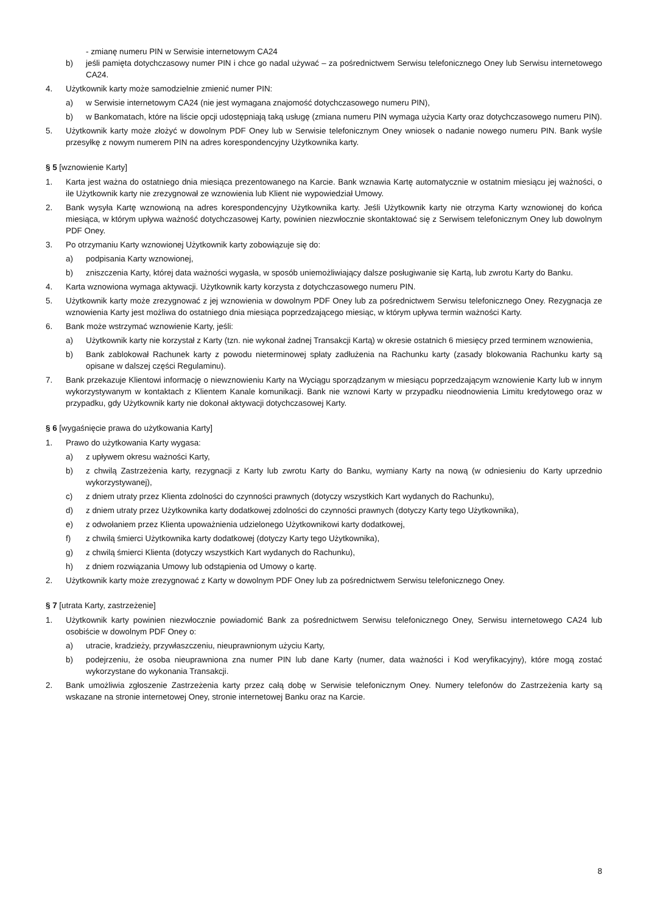- zmianę numeru PIN w Serwisie internetowym CA24
b) jeśli pamięta dotychczasowy numer PIN i chce go nadal używać – za pośrednictwem Serwisu telefonicznego Oney lub Serwisu internetowego CA24.
4. Użytkownik karty może samodzielnie zmienić numer PIN:
a) w Serwisie internetowym CA24 (nie jest wymagana znajomość dotychczasowego numeru PIN),
b) w Bankomatach, które na liście opcji udostępniają taką usługę (zmiana numeru PIN wymaga użycia Karty oraz dotychczasowego numeru PIN).
5. Użytkownik karty może złożyć w dowolnym PDF Oney lub w Serwisie telefonicznym Oney wniosek o nadanie nowego numeru PIN. Bank wyśle przesyłkę z nowym numerem PIN na adres korespondencyjny Użytkownika karty.
§ 5 [wznowienie Karty]
1. Karta jest ważna do ostatniego dnia miesiąca prezentowanego na Karcie. Bank wznawia Kartę automatycznie w ostatnim miesiącu jej ważności, o ile Użytkownik karty nie zrezygnował ze wznowienia lub Klient nie wypowiedział Umowy.
2. Bank wysyła Kartę wznowioną na adres korespondencyjny Użytkownika karty. Jeśli Użytkownik karty nie otrzyma Karty wznowionej do końca miesiąca, w którym upływa ważność dotychczasowej Karty, powinien niezwłocznie skontaktować się z Serwisem telefonicznym Oney lub dowolnym PDF Oney.
3. Po otrzymaniu Karty wznowionej Użytkownik karty zobowiązuje się do:
a) podpisania Karty wznowionej,
b) zniszczenia Karty, której data ważności wygasła, w sposób uniemożliwiający dalsze posługiwanie się Kartą, lub zwrotu Karty do Banku.
4. Karta wznowiona wymaga aktywacji. Użytkownik karty korzysta z dotychczasowego numeru PIN.
5. Użytkownik karty może zrezygnować z jej wznowienia w dowolnym PDF Oney lub za pośrednictwem Serwisu telefonicznego Oney. Rezygnacja ze wznowienia Karty jest możliwa do ostatniego dnia miesiąca poprzedzającego miesiąc, w którym upływa termin ważności Karty.
6. Bank może wstrzymać wznowienie Karty, jeśli:
a) Użytkownik karty nie korzystał z Karty (tzn. nie wykonał żadnej Transakcji Kartą) w okresie ostatnich 6 miesięcy przed terminem wznowienia,
b) Bank zablokował Rachunek karty z powodu nieterminowej spłaty zadłużenia na Rachunku karty (zasady blokowania Rachunku karty są opisane w dalszej części Regulaminu).
7. Bank przekazuje Klientowi informację o niewznowieniu Karty na Wyciągu sporządzanym w miesiącu poprzedzającym wznowienie Karty lub w innym wykorzystywanym w kontaktach z Klientem Kanale komunikacji. Bank nie wznowi Karty w przypadku nieodnowienia Limitu kredytowego oraz w przypadku, gdy Użytkownik karty nie dokonał aktywacji dotychczasowej Karty.
§ 6 [wygaśnięcie prawa do użytkowania Karty]
1. Prawo do użytkowania Karty wygasa:
a) z upływem okresu ważności Karty,
b) z chwilą Zastrzeżenia karty, rezygnacji z Karty lub zwrotu Karty do Banku, wymiany Karty na nową (w odniesieniu do Karty uprzednio wykorzystywanej),
c) z dniem utraty przez Klienta zdolności do czynności prawnych (dotyczy wszystkich Kart wydanych do Rachunku),
d) z dniem utraty przez Użytkownika karty dodatkowej zdolności do czynności prawnych (dotyczy Karty tego Użytkownika),
e) z odwołaniem przez Klienta upoważnienia udzielonego Użytkownikowi karty dodatkowej,
f) z chwilą śmierci Użytkownika karty dodatkowej (dotyczy Karty tego Użytkownika),
g) z chwilą śmierci Klienta (dotyczy wszystkich Kart wydanych do Rachunku),
h) z dniem rozwiązania Umowy lub odstąpienia od Umowy o kartę.
2. Użytkownik karty może zrezygnować z Karty w dowolnym PDF Oney lub za pośrednictwem Serwisu telefonicznego Oney.
§ 7 [utrata Karty, zastrzeżenie]
1. Użytkownik karty powinien niezwłocznie powiadomić Bank za pośrednictwem Serwisu telefonicznego Oney, Serwisu internetowego CA24 lub osobiście w dowolnym PDF Oney o:
a) utracie, kradzieży, przywłaszczeniu, nieuprawnionym użyciu Karty,
b) podejrzeniu, że osoba nieuprawniona zna numer PIN lub dane Karty (numer, data ważności i Kod weryfikacyjny), które mogą zostać wykorzystane do wykonania Transakcji.
2. Bank umożliwia zgłoszenie Zastrzeżenia karty przez całą dobę w Serwisie telefonicznym Oney. Numery telefonów do Zastrzeżenia karty są wskazane na stronie internetowej Oney, stronie internetowej Banku oraz na Karcie.
8